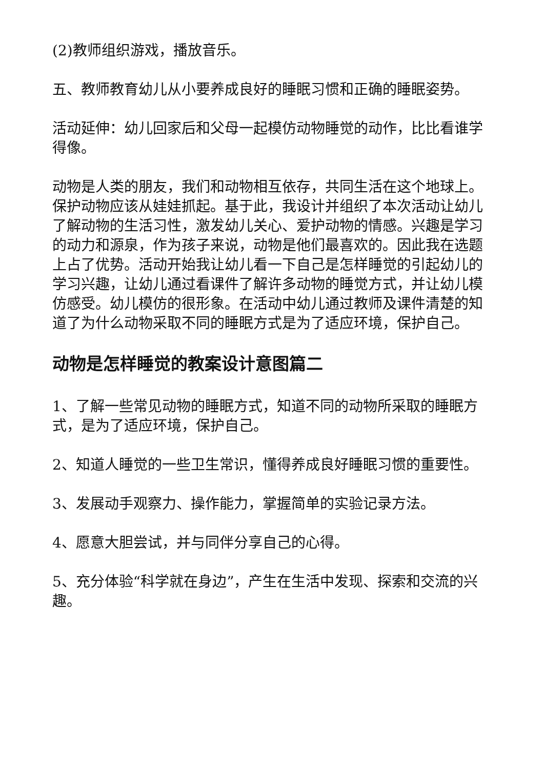(2)教师组织游戏，播放音乐。
五、教师教育幼儿从小要养成良好的睡眠习惯和正确的睡眠姿势。
活动延伸：幼儿回家后和父母一起模仿动物睡觉的动作，比比看谁学得像。
动物是人类的朋友，我们和动物相互依存，共同生活在这个地球上。保护动物应该从娃娃抓起。基于此，我设计并组织了本次活动让幼儿了解动物的生活习性，激发幼儿关心、爱护动物的情感。兴趣是学习的动力和源泉，作为孩子来说，动物是他们最喜欢的。因此我在选题上占了优势。活动开始我让幼儿看一下自己是怎样睡觉的引起幼儿的学习兴趣，让幼儿通过看课件了解许多动物的睡觉方式，并让幼儿模仿感受。幼儿模仿的很形象。在活动中幼儿通过教师及课件清楚的知道了为什么动物采取不同的睡眠方式是为了适应环境，保护自己。
动物是怎样睡觉的教案设计意图篇二
1、了解一些常见动物的睡眠方式，知道不同的动物所采取的睡眠方式，是为了适应环境，保护自己。
2、知道人睡觉的一些卫生常识，懂得养成良好睡眠习惯的重要性。
3、发展动手观察力、操作能力，掌握简单的实验记录方法。
4、愿意大胆尝试，并与同伴分享自己的心得。
5、充分体验“科学就在身边”，产生在生活中发现、探索和交流的兴趣。